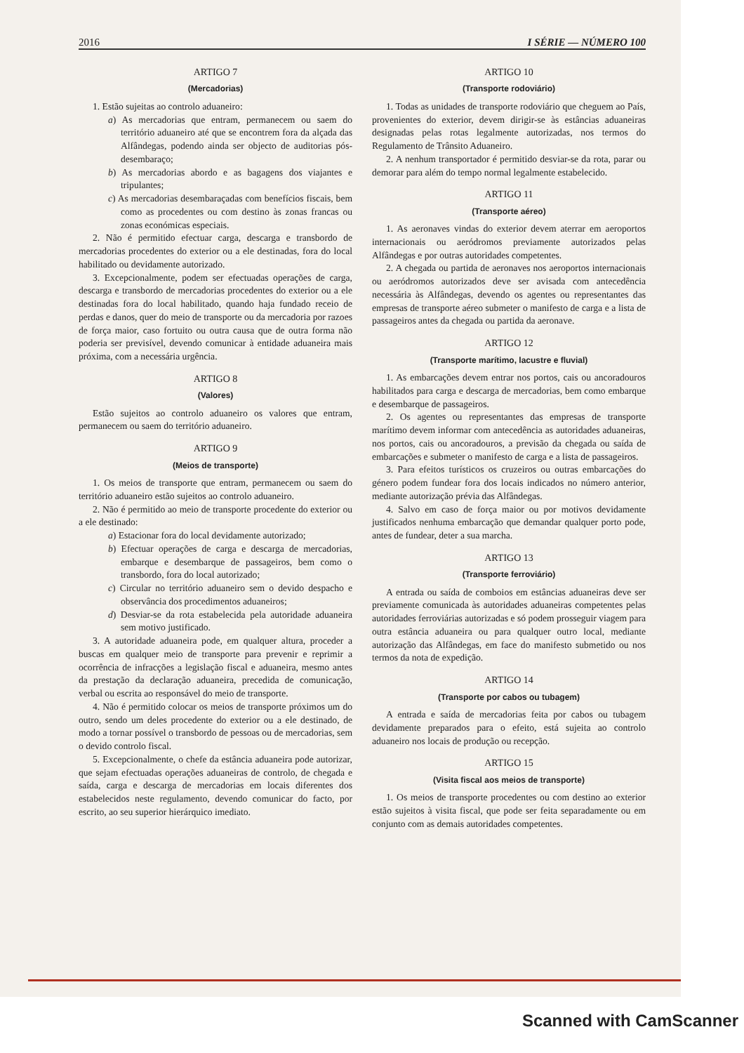2016 I SÉRIE — NÚMERO 100
ARTIGO 7
(Mercadorias)
1. Estão sujeitas ao controlo aduaneiro:
a) As mercadorias que entram, permanecem ou saem do território aduaneiro até que se encontrem fora da alçada das Alfândegas, podendo ainda ser objecto de auditorias pós-desembaraço;
b) As mercadorias abordo e as bagagens dos viajantes e tripulantes;
c) As mercadorias desembaraçadas com benefícios fiscais, bem como as procedentes ou com destino às zonas francas ou zonas económicas especiais.
2. Não é permitido efectuar carga, descarga e transbordo de mercadorias procedentes do exterior ou a ele destinadas, fora do local habilitado ou devidamente autorizado.
3. Excepcionalmente, podem ser efectuadas operações de carga, descarga e transbordo de mercadorias procedentes do exterior ou a ele destinadas fora do local habilitado, quando haja fundado receio de perdas e danos, quer do meio de transporte ou da mercadoria por razoes de força maior, caso fortuito ou outra causa que de outra forma não poderia ser previsível, devendo comunicar à entidade aduaneira mais próxima, com a necessária urgência.
ARTIGO 8
(Valores)
Estão sujeitos ao controlo aduaneiro os valores que entram, permanecem ou saem do território aduaneiro.
ARTIGO 9
(Meios de transporte)
1. Os meios de transporte que entram, permanecem ou saem do território aduaneiro estão sujeitos ao controlo aduaneiro.
2. Não é permitido ao meio de transporte procedente do exterior ou a ele destinado:
a) Estacionar fora do local devidamente autorizado;
b) Efectuar operações de carga e descarga de mercadorias, embarque e desembarque de passageiros, bem como o transbordo, fora do local autorizado;
c) Circular no território aduaneiro sem o devido despacho e observância dos procedimentos aduaneiros;
d) Desviar-se da rota estabelecida pela autoridade aduaneira sem motivo justificado.
3. A autoridade aduaneira pode, em qualquer altura, proceder a buscas em qualquer meio de transporte para prevenir e reprimir a ocorrência de infracções a legislação fiscal e aduaneira, mesmo antes da prestação da declaração aduaneira, precedida de comunicação, verbal ou escrita ao responsável do meio de transporte.
4. Não é permitido colocar os meios de transporte próximos um do outro, sendo um deles procedente do exterior ou a ele destinado, de modo a tornar possível o transbordo de pessoas ou de mercadorias, sem o devido controlo fiscal.
5. Excepcionalmente, o chefe da estância aduaneira pode autorizar, que sejam efectuadas operações aduaneiras de controlo, de chegada e saída, carga e descarga de mercadorias em locais diferentes dos estabelecidos neste regulamento, devendo comunicar do facto, por escrito, ao seu superior hierárquico imediato.
ARTIGO 10
(Transporte rodoviário)
1. Todas as unidades de transporte rodoviário que cheguem ao País, provenientes do exterior, devem dirigir-se às estâncias aduaneiras designadas pelas rotas legalmente autorizadas, nos termos do Regulamento de Trânsito Aduaneiro.
2. A nenhum transportador é permitido desviar-se da rota, parar ou demorar para além do tempo normal legalmente estabelecido.
ARTIGO 11
(Transporte aéreo)
1. As aeronaves vindas do exterior devem aterrar em aeroportos internacionais ou aeródromos previamente autorizados pelas Alfândegas e por outras autoridades competentes.
2. A chegada ou partida de aeronaves nos aeroportos internacionais ou aeródromos autorizados deve ser avisada com antecedência necessária às Alfândegas, devendo os agentes ou representantes das empresas de transporte aéreo submeter o manifesto de carga e a lista de passageiros antes da chegada ou partida da aeronave.
ARTIGO 12
(Transporte marítimo, lacustre e fluvial)
1. As embarcações devem entrar nos portos, cais ou ancoradouros habilitados para carga e descarga de mercadorias, bem como embarque e desembarque de passageiros.
2. Os agentes ou representantes das empresas de transporte marítimo devem informar com antecedência as autoridades aduaneiras, nos portos, cais ou ancoradouros, a previsão da chegada ou saída de embarcações e submeter o manifesto de carga e a lista de passageiros.
3. Para efeitos turísticos os cruzeiros ou outras embarcações do género podem fundear fora dos locais indicados no número anterior, mediante autorização prévia das Alfândegas.
4. Salvo em caso de força maior ou por motivos devidamente justificados nenhuma embarcação que demandar qualquer porto pode, antes de fundear, deter a sua marcha.
ARTIGO 13
(Transporte ferroviário)
A entrada ou saída de comboios em estâncias aduaneiras deve ser previamente comunicada às autoridades aduaneiras competentes pelas autoridades ferroviárias autorizadas e só podem prosseguir viagem para outra estância aduaneira ou para qualquer outro local, mediante autorização das Alfândegas, em face do manifesto submetido ou nos termos da nota de expedição.
ARTIGO 14
(Transporte por cabos ou tubagem)
A entrada e saída de mercadorias feita por cabos ou tubagem devidamente preparados para o efeito, está sujeita ao controlo aduaneiro nos locais de produção ou recepção.
ARTIGO 15
(Visita fiscal aos meios de transporte)
1. Os meios de transporte procedentes ou com destino ao exterior estão sujeitos à visita fiscal, que pode ser feita separadamente ou em conjunto com as demais autoridades competentes.
Scanned with CamScanner